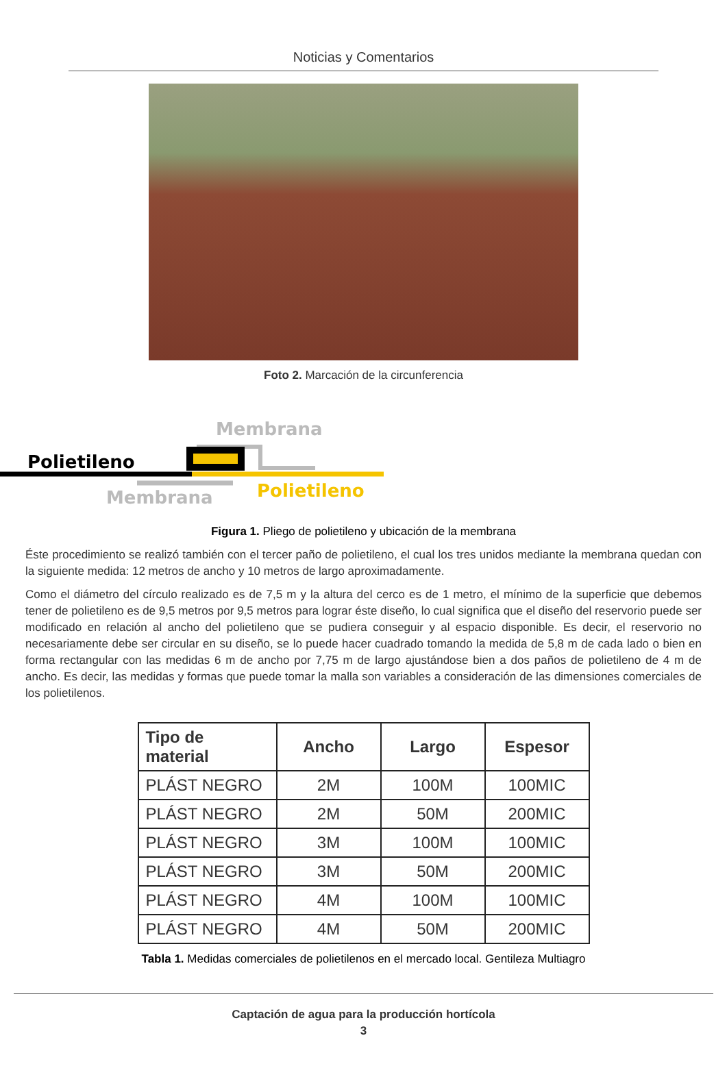Noticias y Comentarios
Foto 2. Marcación de la circunferencia
Membrana
Polietileno
Membrana
Polietileno
Figura 1. Pliego de polietileno y ubicación de la membrana
Éste procedimiento se realizó también con el tercer paño de polietileno, el cual los tres unidos mediante la membrana quedan con la siguiente medida: 12 metros de ancho y 10 metros de largo aproximadamente.
Como el diámetro del círculo realizado es de 7,5 m y la altura del cerco es de 1 metro, el mínimo de la superficie que debemos tener de polietileno es de 9,5 metros por 9,5 metros para lograr éste diseño, lo cual significa que el diseño del reservorio puede ser modificado en relación al ancho del polietileno que se pudiera conseguir y al espacio disponible. Es decir, el reservorio no necesariamente debe ser circular en su diseño, se lo puede hacer cuadrado tomando la medida de 5,8 m de cada lado o bien en forma rectangular con las medidas 6 m de ancho por 7,75 m de largo ajustándose bien a dos paños de polietileno de 4 m de ancho. Es decir, las medidas y formas que puede tomar la malla son variables a consideración de las dimensiones comerciales de los polietilenos.
| Tipo de material | Ancho | Largo | Espesor |
| --- | --- | --- | --- |
| PLÁST NEGRO | 2M | 100M | 100MIC |
| PLÁST NEGRO | 2M | 50M | 200MIC |
| PLÁST NEGRO | 3M | 100M | 100MIC |
| PLÁST NEGRO | 3M | 50M | 200MIC |
| PLÁST NEGRO | 4M | 100M | 100MIC |
| PLÁST NEGRO | 4M | 50M | 200MIC |
Tabla 1. Medidas comerciales de polietilenos en el mercado local. Gentileza Multiagro
Captación de agua para la producción hortícola
3